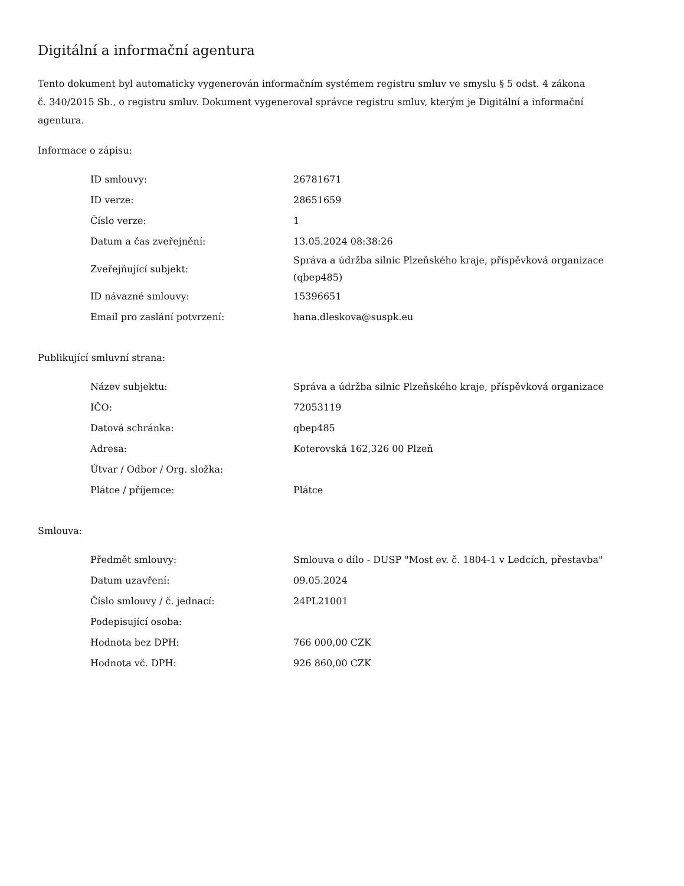Digitální a informační agentura
Tento dokument byl automaticky vygenerován informačním systémem registru smluv ve smyslu § 5 odst. 4 zákona
č. 340/2015 Sb., o registru smluv. Dokument vygeneroval správce registru smluv, kterým je Digitální a informační agentura.
Informace o zápisu:
| ID smlouvy: | 26781671 |
| ID verze: | 28651659 |
| Číslo verze: | 1 |
| Datum a čas zveřejnění: | 13.05.2024 08:38:26 |
| Zveřejňující subjekt: | Správa a údržba silnic Plzeňského kraje, příspěvková organizace (qbep485) |
| ID návazné smlouvy: | 15396651 |
| Email pro zaslání potvrzení: | hana.dleskova@suspk.eu |
Publikující smluvní strana:
| Název subjektu: | Správa a údržba silnic Plzeňského kraje, příspěvková organizace |
| IČO: | 72053119 |
| Datová schránka: | qbep485 |
| Adresa: | Koterovská 162,326 00 Plzeň |
| Útvar / Odbor / Org. složka: | |
| Plátce / příjemce: | Plátce |
Smlouva:
| Předmět smlouvy: | Smlouva o dílo - DUSP "Most ev. č. 1804-1 v Ledcích, přestavba" |
| Datum uzavření: | 09.05.2024 |
| Číslo smlouvy / č. jednací: | 24PL21001 |
| Podepisující osoba: | |
| Hodnota bez DPH: | 766 000,00 CZK |
| Hodnota vč. DPH: | 926 860,00 CZK |